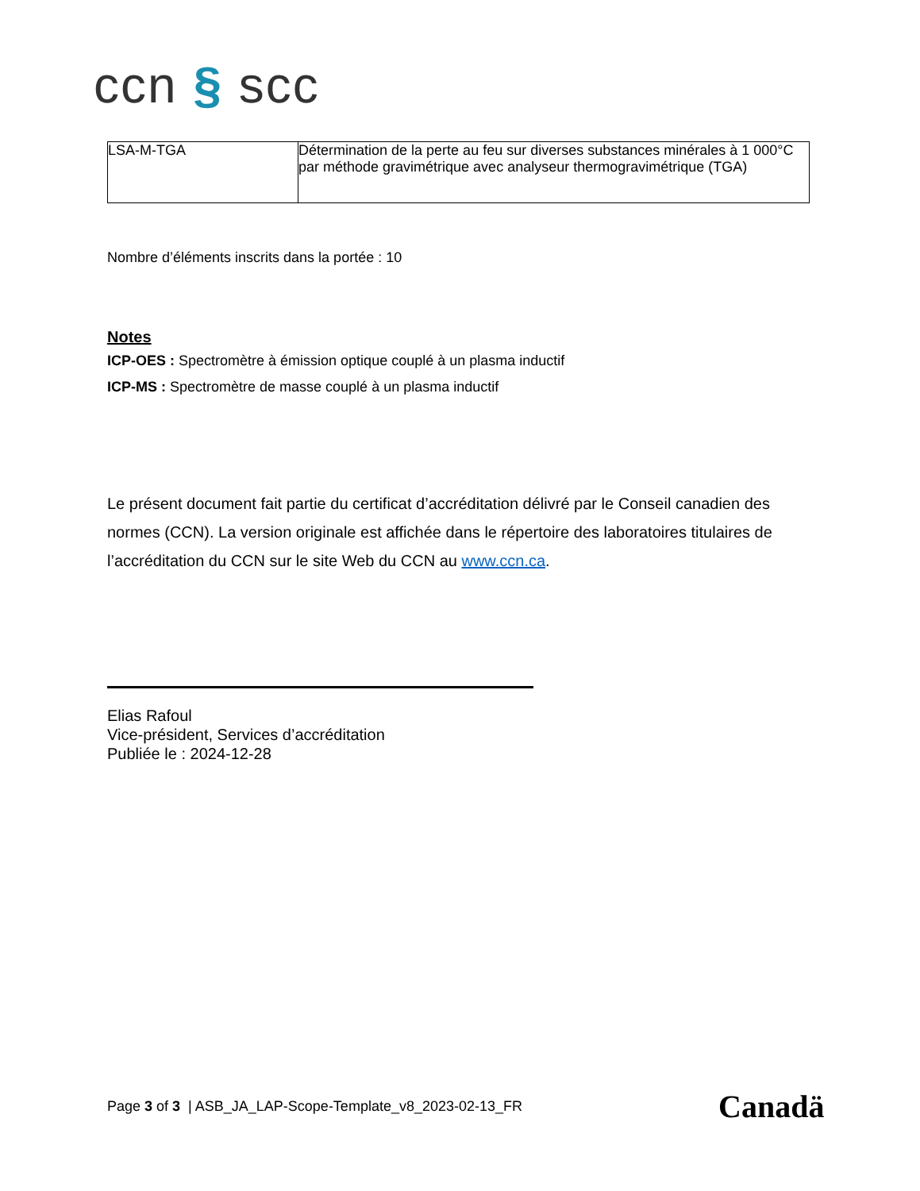ccn § scc
| LSA-M-TGA | Détermination de la perte au feu sur diverses substances minérales à 1 000°C par méthode gravimétrique avec analyseur thermogravimétrique (TGA) |
Nombre d’éléments inscrits dans la portée : 10
Notes
ICP-OES : Spectromètre à émission optique couplé à un plasma inductif
ICP-MS : Spectromètre de masse couplé à un plasma inductif
Le présent document fait partie du certificat d’accréditation délivré par le Conseil canadien des normes (CCN). La version originale est affichée dans le répertoire des laboratoires titulaires de l’accréditation du CCN sur le site Web du CCN au www.ccn.ca.
Elias Rafoul
Vice-président, Services d’accréditation
Publiée le : 2024-12-28
Page 3 of 3 | ASB_JA_LAP-Scope-Template_v8_2023-02-13_FR
Canadä